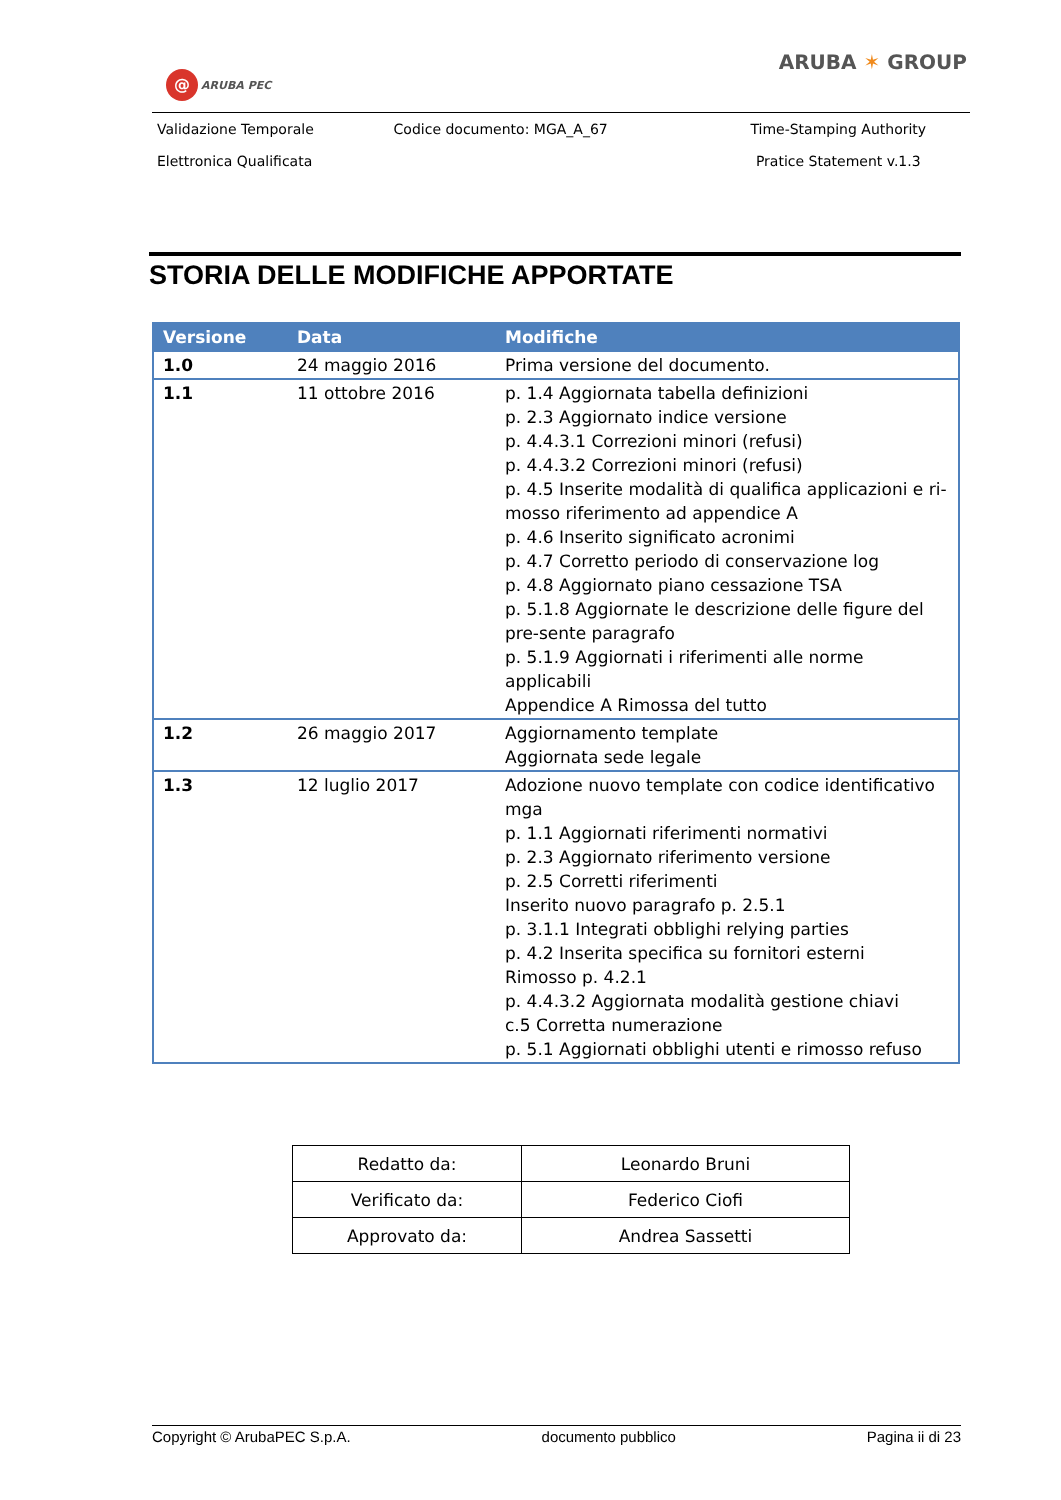@ ARUBA PEC
ARUBA ✶ GROUP
| Validazione Temporale | Codice documento: MGA_A_67 | Time-Stamping Authority |
| Elettronica Qualificata | | Pratice Statement v.1.3 |
STORIA DELLE MODIFICHE APPORTATE
| Versione | Data | Modifiche |
| --- | --- | --- |
| 1.0 | 24 maggio 2016 | Prima versione del documento. |
| 1.1 | 11 ottobre 2016 | p. 1.4 Aggiornata tabella definizioni p. 2.3 Aggiornato indice versione p. 4.4.3.1 Correzioni minori (refusi) p. 4.4.3.2 Correzioni minori (refusi) p. 4.5 Inserite modalità di qualifica applicazioni e ri-mosso riferimento ad appendice A p. 4.6 Inserito significato acronimi p. 4.7 Corretto periodo di conservazione log p. 4.8 Aggiornato piano cessazione TSA p. 5.1.8 Aggiornate le descrizione delle figure del pre-sente paragrafo p. 5.1.9 Aggiornati i riferimenti alle norme applicabili Appendice A Rimossa del tutto |
| 1.2 | 26 maggio 2017 | Aggiornamento template Aggiornata sede legale |
| 1.3 | 12 luglio 2017 | Adozione nuovo template con codice identificativo mga p. 1.1 Aggiornati riferimenti normativi p. 2.3 Aggiornato riferimento versione p. 2.5 Corretti riferimenti Inserito nuovo paragrafo p. 2.5.1 p. 3.1.1 Integrati obblighi relying parties p. 4.2 Inserita specifica su fornitori esterni Rimosso p. 4.2.1 p. 4.4.3.2 Aggiornata modalità gestione chiavi c.5 Corretta numerazione p. 5.1 Aggiornati obblighi utenti e rimosso refuso |
| Redatto da: | Leonardo Bruni |
| Verificato da: | Federico Ciofi |
| Approvato da: | Andrea Sassetti |
Copyright © ArubaPEC S.p.A. documento pubblico Pagina ii di 23